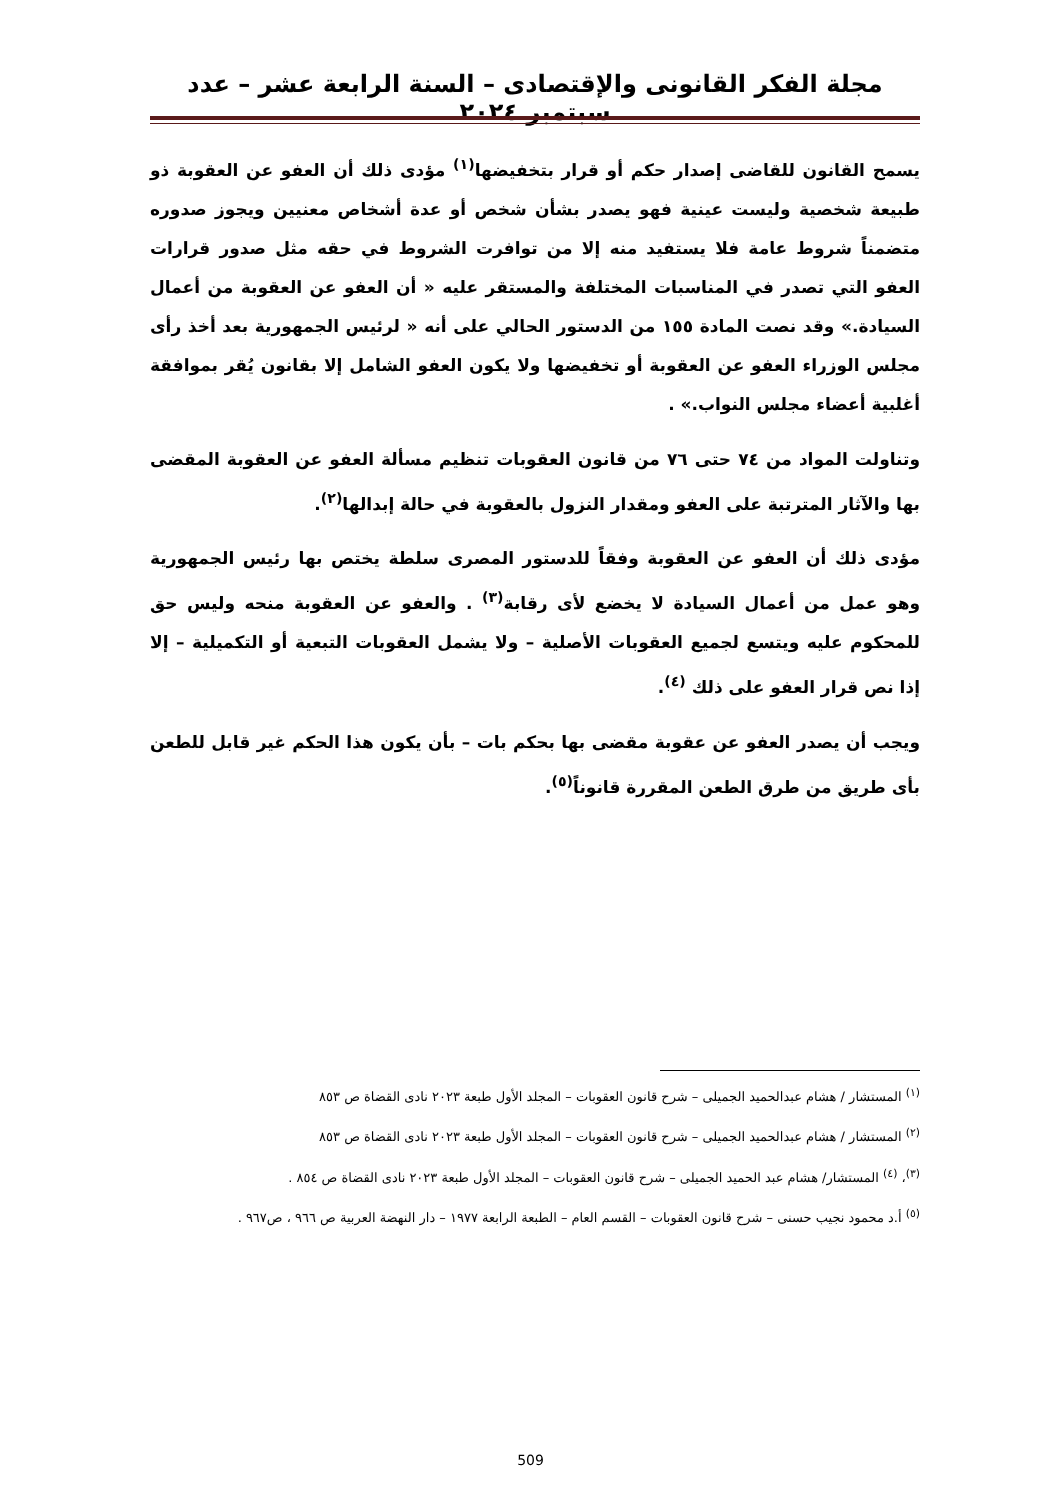مجلة الفكر القانونى والإقتصادى – السنة الرابعة عشر – عدد سبتمبر ٢٠٢٤
يسمح القانون للقاضى إصدار حكم أو قرار بتخفيضها<sup>(١)</sup> مؤدى ذلك أن العفو عن العقوبة ذو طبيعة شخصية وليست عينية فهو يصدر بشأن شخص أو عدة أشخاص معنيين ويجوز صدوره متضمناً شروط عامة فلا يستفيد منه إلا من توافرت الشروط في حقه مثل صدور قرارات العفو التي تصدر في المناسبات المختلفة والمستقر عليه « أن العفو عن العقوبة من أعمال السيادة.» وقد نصت المادة ١٥٥ من الدستور الحالي على أنه « لرئيس الجمهورية بعد أخذ رأى مجلس الوزراء العفو عن العقوبة أو تخفيضها ولا يكون العفو الشامل إلا بقانون يُقر بموافقة أغلبية أعضاء مجلس النواب.» .
وتناولت المواد من ٧٤ حتى ٧٦ من قانون العقوبات تنظيم مسألة العفو عن العقوبة المقضى بها والآثار المترتبة على العفو ومقدار النزول بالعقوبة في حالة إبدالها<sup>(٢)</sup>.
مؤدى ذلك أن العفو عن العقوبة وفقاً للدستور المصرى سلطة يختص بها رئيس الجمهورية وهو عمل من أعمال السيادة لا يخضع لأى رقابة<sup>(٣)</sup> . والعفو عن العقوبة منحه وليس حق للمحكوم عليه ويتسع لجميع العقوبات الأصلية – ولا يشمل العقوبات التبعية أو التكميلية – إلا إذا نص قرار العفو على ذلك <sup>(٤)</sup>.
ويجب أن يصدر العفو عن عقوبة مقضى بها بحكم بات – بأن يكون هذا الحكم غير قابل للطعن بأى طريق من طرق الطعن المقررة قانوناً<sup>(٥)</sup>.
<sup>(١)</sup> المستشار / هشام عبدالحميد الجميلى – شرح قانون العقوبات – المجلد الأول طبعة ٢٠٢٣ نادى القضاة ص ٨٥٣
<sup>(٢)</sup> المستشار / هشام عبدالحميد الجميلى – شرح قانون العقوبات – المجلد الأول طبعة ٢٠٢٣ نادى القضاة ص ٨٥٣
<sup>(٣)</sup>، <sup>(٤)</sup> المستشار/ هشام عبد الحميد الجميلى – شرح قانون العقوبات – المجلد الأول طبعة ٢٠٢٣ نادى القضاة ص ٨٥٤ .
<sup>(٥)</sup> أ.د محمود نجيب حسنى – شرح قانون العقوبات – القسم العام – الطبعة الرابعة ١٩٧٧ – دار النهضة العربية ص ٩٦٦ ، ص٩٦٧ .
509